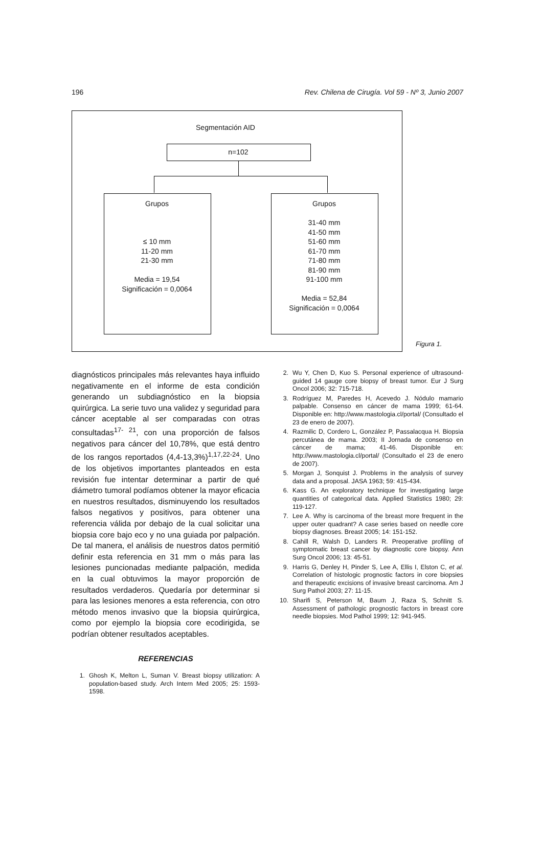196 Rev. Chilena de Cirugía. Vol 59 - Nº 3, Junio 2007
Segmentación AID
n=102
Grupos
≤ 10 mm
11-20 mm
21-30 mm
Media = 19,54
Significación = 0,0064
Grupos
31-40 mm
41-50 mm
51-60 mm
61-70 mm
71-80 mm
81-90 mm
91-100 mm
Media = 52,84
Significación = 0,0064
Figura 1.
diagnósticos principales más relevantes haya influido negativamente en el informe de esta condición generando un subdiagnóstico en la biopsia quirúrgica. La serie tuvo una validez y seguridad para cáncer aceptable al ser comparadas con otras consultadas<sup>17- 21</sup>, con una proporción de falsos negativos para cáncer del 10,78%, que está dentro de los rangos reportados (4,4-13,3%)<sup>1,17,22-24</sup>. Uno de los objetivos importantes planteados en esta revisión fue intentar determinar a partir de qué diámetro tumoral podíamos obtener la mayor eficacia en nuestros resultados, disminuyendo los resultados falsos negativos y positivos, para obtener una referencia válida por debajo de la cual solicitar una biopsia core bajo eco y no una guiada por palpación. De tal manera, el análisis de nuestros datos permitió definir esta referencia en 31 mm o más para las lesiones puncionadas mediante palpación, medida en la cual obtuvimos la mayor proporción de resultados verdaderos. Quedaría por determinar si para las lesiones menores a esta referencia, con otro método menos invasivo que la biopsia quirúrgica, como por ejemplo la biopsia core ecodirigida, se podrían obtener resultados aceptables.
REFERENCIAS
1. Ghosh K, Melton L, Suman V. Breast biopsy utilization: A population-based study. Arch Intern Med 2005; 25: 1593-1598.
2. Wu Y, Chen D, Kuo S. Personal experience of ultrasound-guided 14 gauge core biopsy of breast tumor. Eur J Surg Oncol 2006; 32: 715-718.
3. Rodríguez M, Paredes H, Acevedo J. Nódulo mamario palpable. Consenso en cáncer de mama 1999; 61-64. Disponible en: http://www.mastologia.cl/portal/ (Consultado el 23 de enero de 2007).
4. Razmilic D, Cordero L, González P, Passalacqua H. Biopsia percutánea de mama. 2003; II Jornada de consenso en cáncer de mama; 41-46. Disponible en: http://www.mastologia.cl/portal/ (Consultado el 23 de enero de 2007).
5. Morgan J, Sonquist J. Problems in the analysis of survey data and a proposal. JASA 1963; 59: 415-434.
6. Kass G. An exploratory technique for investigating large quantities of categorical data. Applied Statistics 1980; 29: 119-127.
7. Lee A. Why is carcinoma of the breast more frequent in the upper outer quadrant? A case series based on needle core biopsy diagnoses. Breast 2005; 14: 151-152.
8. Cahill R, Walsh D, Landers R. Preoperative profiling of symptomatic breast cancer by diagnostic core biopsy. Ann Surg Oncol 2006; 13: 45-51.
9. Harris G, Denley H, Pinder S, Lee A, Ellis I, Elston C, et al. Correlation of histologic prognostic factors in core biopsies and therapeutic excisions of invasive breast carcinoma. Am J Surg Pathol 2003; 27: 11-15.
10. Sharifi S, Peterson M, Baum J, Raza S, Schnitt S. Assessment of pathologic prognostic factors in breast core needle biopsies. Mod Pathol 1999; 12: 941-945.